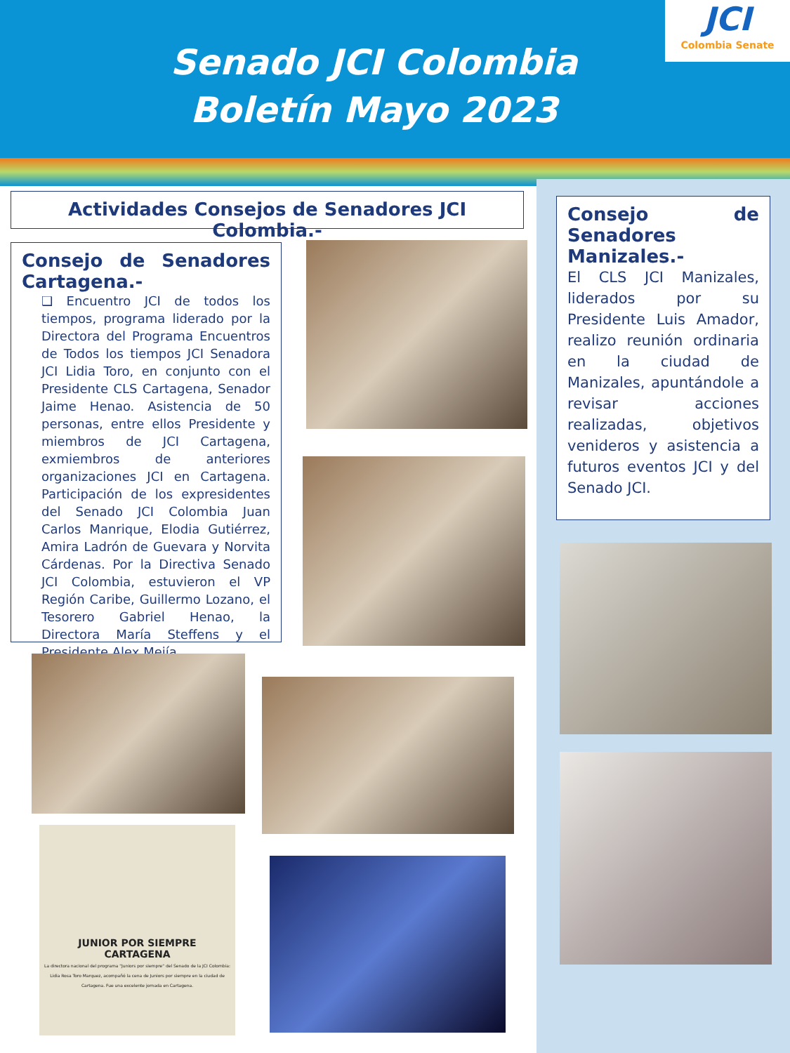Senado JCI Colombia
Boletín Mayo 2023
JCI
Colombia Senate
Actividades Consejos de Senadores JCI Colombia.-
Consejo de Senadores Cartagena.-
❑ Encuentro JCI de todos los tiempos, programa liderado por la Directora del Programa Encuentros de Todos los tiempos JCI Senadora JCI Lidia Toro, en conjunto con el Presidente CLS Cartagena, Senador Jaime Henao. Asistencia de 50 personas, entre ellos Presidente y miembros de JCI Cartagena, exmiembros de anteriores organizaciones JCI en Cartagena. Participación de los expresidentes del Senado JCI Colombia Juan Carlos Manrique, Elodia Gutiérrez, Amira Ladrón de Guevara y Norvita Cárdenas. Por la Directiva Senado JCI Colombia, estuvieron el VP Región Caribe, Guillermo Lozano, el Tesorero Gabriel Henao, la Directora María Steffens y el Presidente Alex Mejía.
Consejo de Senadores Manizales.-
El CLS JCI Manizales, liderados por su Presidente Luis Amador, realizo reunión ordinaria en la ciudad de Manizales, apuntándole a revisar acciones realizadas, objetivos venideros y asistencia a futuros eventos JCI y del Senado JCI.
JUNIOR POR SIEMPRE
CARTAGENA
La directora nacional del programa "Juniors por siempre" del Senado de la JCI Colombia: Lidia Rosa Toro Marquez, acompañó la cena de Juniors por siempre en la ciudad de Cartagena. Fue una excelente jornada en Cartagena.